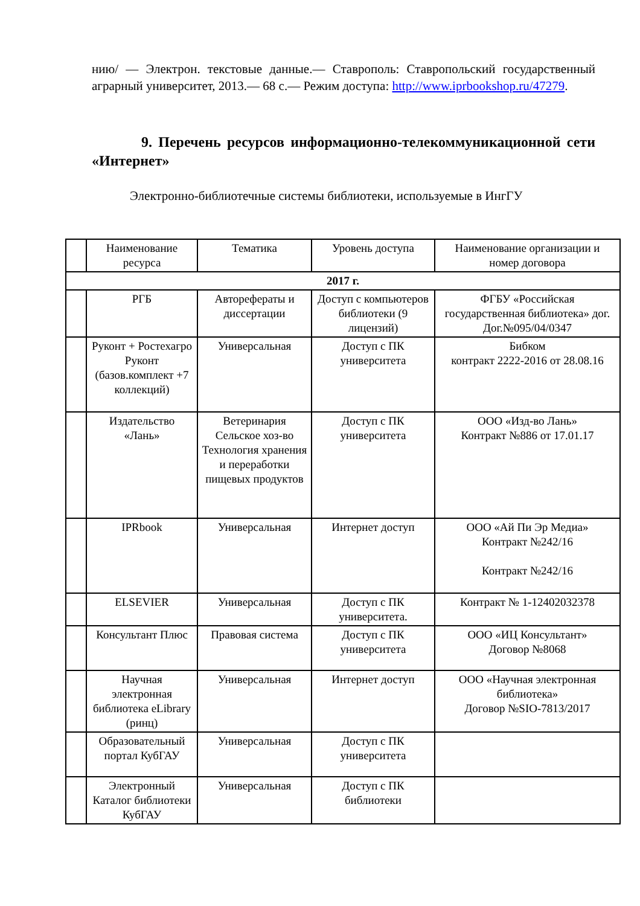нию/ — Электрон. текстовые данные.— Ставрополь: Ставропольский государственный аграрный университет, 2013.— 68 с.— Режим доступа: http://www.iprbookshop.ru/47279.
9. Перечень ресурсов информационно-телекоммуникационной сети «Интернет»
Электронно-библиотечные системы библиотеки, используемые в ИнгГУ
| | Наименование ресурса | Тематика | Уровень доступа | Наименование организации и номер договора |
| --- | --- | --- | --- | --- |
| 2017 г. | | | | |
| | РГБ | Авторефераты и диссертации | Доступ с компьютеров библиотеки (9 лицензий) | ФГБУ «Российская государственная библиотека» дог. Дог.№095/04/0347 |
| | Руконт + Ростехагро Руконт (базов.комплект +7 коллекций) | Универсальная | Доступ с ПК университета | Бибком контракт 2222-2016 от 28.08.16 |
| | Издательство «Лань» | Ветеринария Сельское хоз-во Технология хранения и переработки пищевых продуктов | Доступ с ПК университета | ООО «Изд-во Лань» Контракт №886 от 17.01.17 |
| | IPRbook | Универсальная | Интернет доступ | ООО «Ай Пи Эр Медиа» Контракт №242/16 Контракт №242/16 |
| | ELSEVIER | Универсальная | Доступ с ПК университета. | Контракт № 1-12402032378 |
| | Консультант Плюс | Правовая система | Доступ с ПК университета | ООО «ИЦ Консультант» Договор №8068 |
| | Научная электронная библиотека eLibrary (ринц) | Универсальная | Интернет доступ | ООО «Научная электронная библиотека» Договор №SIO-7813/2017 |
| | Образовательный портал КубГАУ | Универсальная | Доступ с ПК университета | |
| | Электронный Каталог библиотеки КубГАУ | Универсальная | Доступ с ПК библиотеки | |